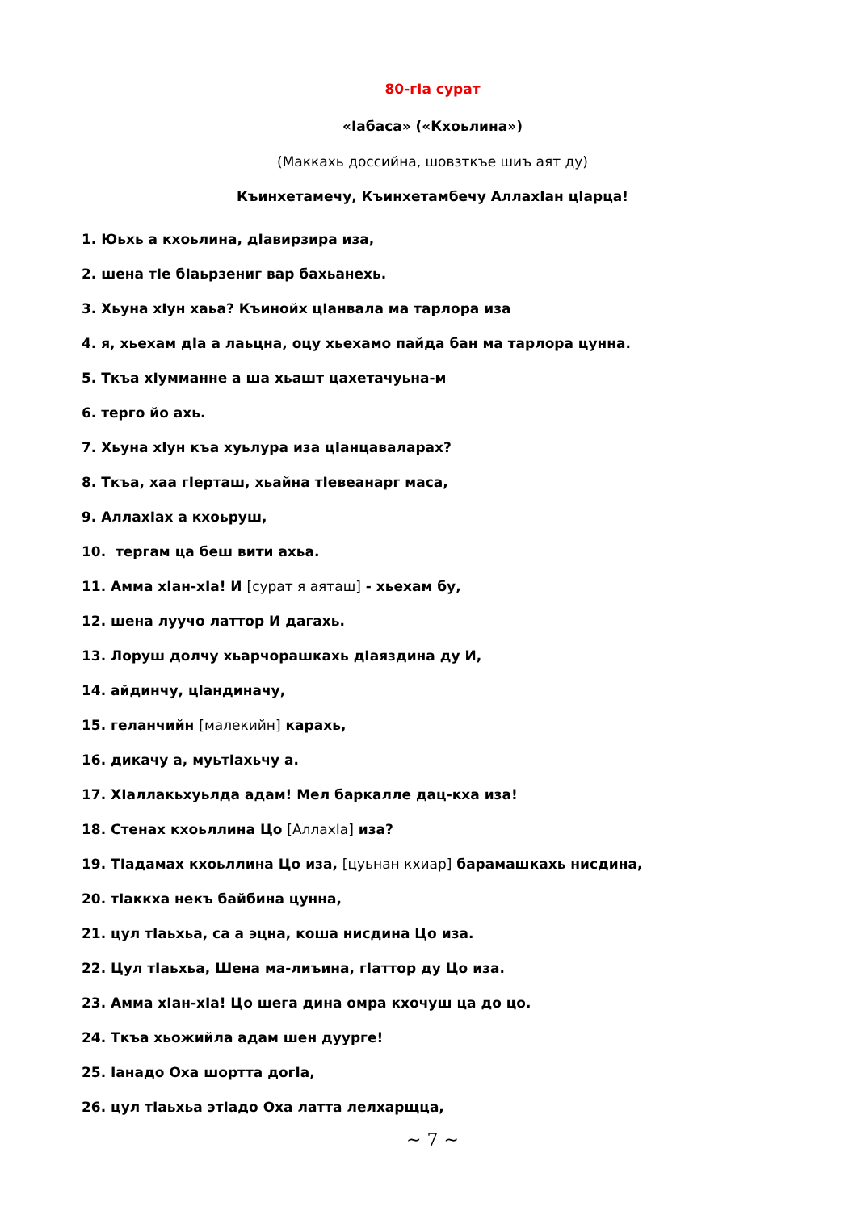80-гIа сурат
«Iабаса» («Кхоьлина»)
(Маккахь доссийна, шовзткъе шиъ аят ду)
Къинхетамечу, Къинхетамбечу АллахIан цIарца!
1. Юьхь а кхоьлина, дIавирзира иза,
2. шена тIе бIаьрзениг вар бахьанехь.
3. Хьуна хIун хаьа? Къинойх цIанвала ма тарлора иза
4. я, хьехам дIа а лаьцна, оцу хьехамо пайда бан ма тарлора цунна.
5. Ткъа хIумманне а ша хьашт цахетачуьна-м
6. терго йо ахь.
7. Хьуна хIун къа хуьлура иза цIанцаваларах?
8. Ткъа, хаа гIерташ, хьайна тIевеанарг маса,
9. АллахIах а кхоьруш,
10. тергам ца беш вити ахьа.
11. Амма хIан-хIа! И [сурат я аяташ] - хьехам бу,
12. шена луучо латтор И дагахь.
13. Лоруш долчу хьарчорашкахь дIаяздина ду И,
14. айдинчу, цIандиначу,
15. геланчийн [малекийн] карахь,
16. дикачу а, муьтIахьчу а.
17. ХIаллакьхуьлда адам! Мел баркалле дац-кха иза!
18. Стенах кхоьллина Цо [АллахIа] иза?
19. ТIадамах кхоьллина Цо иза, [цуьнан кхиар] барамашкахь нисдина,
20. тIаккха некъ байбина цунна,
21. цул тIаьхьа, са а эцна, коша нисдина Цо иза.
22. Цул тIаьхьа, Шена ма-лиъина, гIаттор ду Цо иза.
23. Амма хIан-хIа! Цо шега дина омра кхочуш ца до цо.
24. Ткъа хьожийла адам шен дуурге!
25. Iанадо Оха шортта догIа,
26. цул тIаьхьа этIадо Оха латта лелхарщца,
~ 7 ~